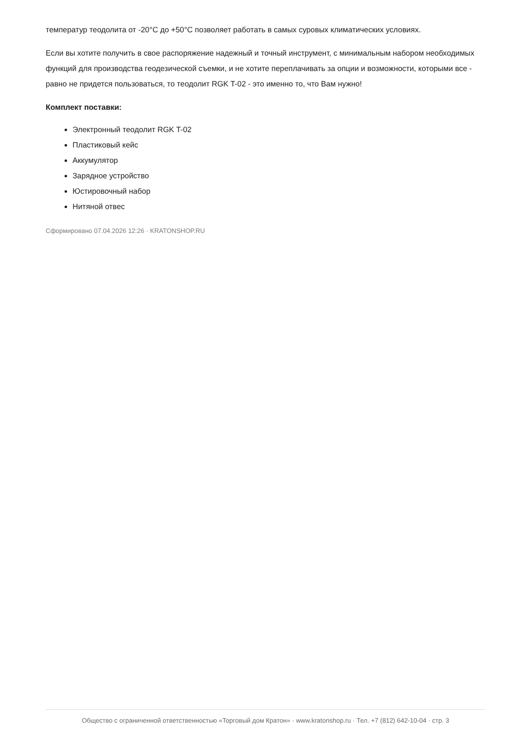температур теодолита от -20°С до +50°С позволяет работать в самых суровых климатических условиях.
Если вы хотите получить в свое распоряжение надежный и точный инструмент, с минимальным набором необходимых функций для производства геодезической съемки, и не хотите переплачивать за опции и возможности, которыми все - равно не придется пользоваться, то теодолит RGK T-02 - это именно то, что Вам нужно!
Комплект поставки:
Электронный теодолит RGK T-02
Пластиковый кейс
Аккумулятор
Зарядное устройство
Юстировочный набор
Нитяной отвес
Сформировано 07.04.2026 12:26 · KRATONSHOP.RU
Общество с ограниченной ответственностью «Торговый дом Кратон» · www.kratonshop.ru · Тел. +7 (812) 642-10-04 · стр. 3